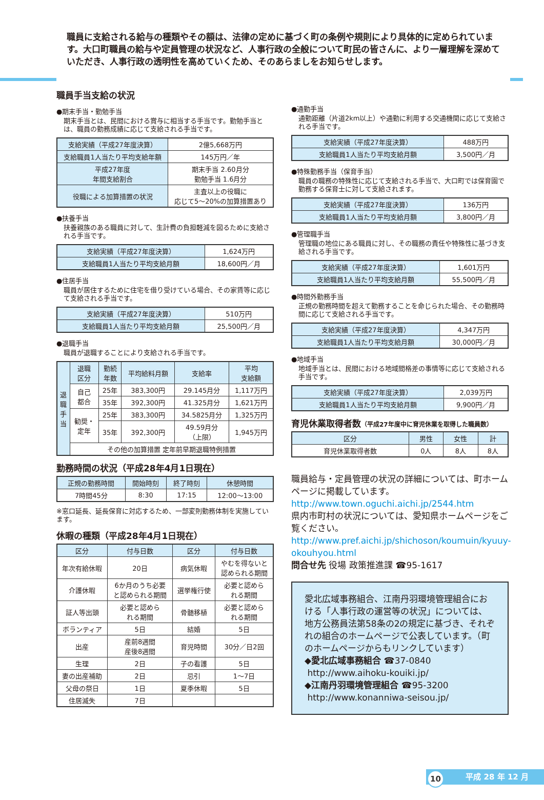職員に支給される給与の種類やその額は、法律の定めに基づく町の条例や規則により具体的に定められています。大口町職員の給与や定員管理の状況など、人事行政の全般について町民の皆さんに、より一層理解を深めていただき、人事行政の透明性を高めていくため、そのあらましをお知らせします。
職員手当支給の状況
●期末手当・勤勉手当
期末手当とは、民間における賞与に相当する手当です。勤勉手当とは、職員の勤務成績に応じて支給される手当です。
| 支給実績（平成27年度決算） | 2億5,668万円 |
| 支給職員1人当たり平均支給年額 | 145万円／年 |
| 平成27年度 年間支給割合 | 期末手当 2.60月分 勤勉手当 1.6月分 |
| 役職による加算措置の状況 | 主査以上の役職に 応じて5～20%の加算措置あり |
●扶養手当
扶養親族のある職員に対して、生計費の負担軽減を図るために支給される手当です。
| 支給実績（平成27年度決算） | 1,624万円 |
| 支給職員1人当たり平均支給月額 | 18,600円／月 |
●住居手当
職員が居住するために住宅を借り受けている場合、その家賃等に応じて支給される手当です。
| 支給実績（平成27年度決算） | 510万円 |
| 支給職員1人当たり平均支給月額 | 25,500円／月 |
●退職手当
職員が退職することにより支給される手当です。
| 退 職 手 当 | 退職 区分 | 勤続 年数 | 平均給料月額 | 支給率 | 平均 支給額 |
| --- | --- | --- | --- | --- | --- |
| | 自己 都合 | 25年 | 383,300円 | 29.145月分 | 1,117万円 |
| | | 35年 | 392,300円 | 41.325月分 | 1,621万円 |
| | 勧奨・ 定年 | 25年 | 383,300円 | 34.5825月分 | 1,325万円 |
| | | 35年 | 392,300円 | 49.59月分 （上限） | 1,945万円 |
| | その他の加算措置 定年前早期退職特例措置 | | | | |
勤務時間の状況（平成28年4月1日現在）
| 正規の勤務時間 | 開始時刻 | 終了時刻 | 休憩時間 |
| --- | --- | --- | --- |
| 7時間45分 | 8:30 | 17:15 | 12:00～13:00 |
※窓口延長、延長保育に対応するため、一部変則勤務体制を実施しています。
休暇の種類（平成28年4月1日現在）
| 区分 | 付与日数 | 区分 | 付与日数 |
| --- | --- | --- | --- |
| 年次有給休暇 | 20日 | 病気休暇 | やむを得ないと 認められる期間 |
| 介護休暇 | 6か月のうち必要 と認められる期間 | 選挙権行使 | 必要と認めら れる期間 |
| 証人等出頭 | 必要と認めら れる期間 | 骨髄移植 | 必要と認めら れる期間 |
| ボランティア | 5日 | 結婚 | 5日 |
| 出産 | 産前8週間 産後8週間 | 育児時間 | 30分／日2回 |
| 生理 | 2日 | 子の看護 | 5日 |
| 妻の出産補助 | 2日 | 忌引 | 1～7日 |
| 父母の祭日 | 1日 | 夏季休暇 | 5日 |
| 住居滅失 | 7日 | | |
●通勤手当
通勤距離（片道2km以上）や通勤に利用する交通機関に応じて支給される手当です。
| 支給実績（平成27年度決算） | 488万円 |
| 支給職員1人当たり平均支給月額 | 3,500円／月 |
●特殊勤務手当（保育手当）
職員の職務の特殊性に応じて支給される手当で、大口町では保育園で勤務する保育士に対して支給されます。
| 支給実績（平成27年度決算） | 136万円 |
| 支給職員1人当たり平均支給月額 | 3,800円／月 |
●管理職手当
管理職の地位にある職員に対し、その職務の責任や特殊性に基づき支給される手当です。
| 支給実績（平成27年度決算） | 1,601万円 |
| 支給職員1人当たり平均支給月額 | 55,500円／月 |
●時間外勤務手当
正規の勤務時間を超えて勤務することを命じられた場合、その勤務時間に応じて支給される手当です。
| 支給実績（平成27年度決算） | 4,347万円 |
| 支給職員1人当たり平均支給月額 | 30,000円／月 |
●地域手当
地域手当とは、民間における地域間格差の事情等に応じて支給される手当です。
| 支給実績（平成27年度決算） | 2,039万円 |
| 支給職員1人当たり平均支給月額 | 9,900円／月 |
育児休業取得者数（平成27年度中に育児休業を取得した職員数）
| 区分 | 男性 | 女性 | 計 |
| --- | --- | --- | --- |
| 育児休業取得者数 | 0人 | 8人 | 8人 |
職員給与・定員管理の状況の詳細については、町ホームページに掲載しています。
http://www.town.oguchi.aichi.jp/2544.htm
県内市町村の状況については、愛知県ホームページをご覧ください。
http://www.pref.aichi.jp/shichoson/koumuin/kyuuy-okouhyou.html
問合せ先 役場 政策推進課 ☎95-1617
愛北広域事務組合、江南丹羽環境管理組合における「人事行政の運営等の状況」については、地方公務員法第58条の2の規定に基づき、それぞれの組合のホームページで公表しています。（町のホームページからもリンクしています）
◆愛北広域事務組合 ☎37-0840
http://www.aihoku-kouiki.jp/
◆江南丹羽環境管理組合 ☎95-3200
http://www.konanniwa-seisou.jp/
10 平成 28 年 12 月